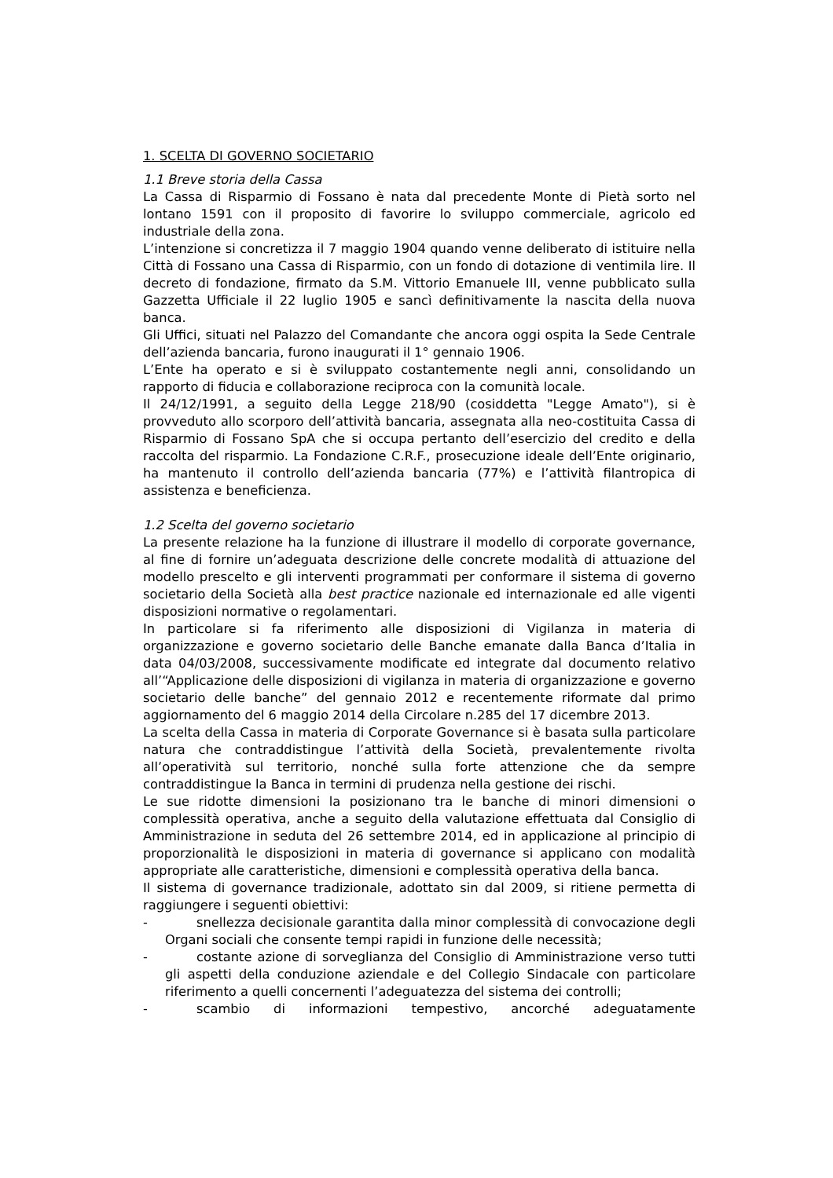1. SCELTA DI GOVERNO SOCIETARIO
1.1 Breve storia della Cassa
La Cassa di Risparmio di Fossano è nata dal precedente Monte di Pietà sorto nel lontano 1591 con il proposito di favorire lo sviluppo commerciale, agricolo ed industriale della zona.
L’intenzione si concretizza il 7 maggio 1904 quando venne deliberato di istituire nella Città di Fossano una Cassa di Risparmio, con un fondo di dotazione di ventimila lire. Il decreto di fondazione, firmato da S.M. Vittorio Emanuele III, venne pubblicato sulla Gazzetta Ufficiale il 22 luglio 1905 e sancì definitivamente la nascita della nuova banca.
Gli Uffici, situati nel Palazzo del Comandante che ancora oggi ospita la Sede Centrale dell’azienda bancaria, furono inaugurati il 1° gennaio 1906.
L’Ente ha operato e si è sviluppato costantemente negli anni, consolidando un rapporto di fiducia e collaborazione reciproca con la comunità locale.
Il 24/12/1991, a seguito della Legge 218/90 (cosiddetta "Legge Amato"), si è provveduto allo scorporo dell’attività bancaria, assegnata alla neo-costituita Cassa di Risparmio di Fossano SpA che si occupa pertanto dell’esercizio del credito e della raccolta del risparmio. La Fondazione C.R.F., prosecuzione ideale dell’Ente originario, ha mantenuto il controllo dell’azienda bancaria (77%) e l’attività filantropica di assistenza e beneficienza.
1.2 Scelta del governo societario
La presente relazione ha la funzione di illustrare il modello di corporate governance, al fine di fornire un’adeguata descrizione delle concrete modalità di attuazione del modello prescelto e gli interventi programmati per conformare il sistema di governo societario della Società alla best practice nazionale ed internazionale ed alle vigenti disposizioni normative o regolamentari.
In particolare si fa riferimento alle disposizioni di Vigilanza in materia di organizzazione e governo societario delle Banche emanate dalla Banca d’Italia in data 04/03/2008, successivamente modificate ed integrate dal documento relativo all’“Applicazione delle disposizioni di vigilanza in materia di organizzazione e governo societario delle banche” del gennaio 2012 e recentemente riformate dal primo aggiornamento del 6 maggio 2014 della Circolare n.285 del 17 dicembre 2013.
La scelta della Cassa in materia di Corporate Governance si è basata sulla particolare natura che contraddistingue l’attività della Società, prevalentemente rivolta all’operatività sul territorio, nonché sulla forte attenzione che da sempre contraddistingue la Banca in termini di prudenza nella gestione dei rischi.
Le sue ridotte dimensioni la posizionano tra le banche di minori dimensioni o complessità operativa, anche a seguito della valutazione effettuata dal Consiglio di Amministrazione in seduta del 26 settembre 2014, ed in applicazione al principio di proporzionalità le disposizioni in materia di governance si applicano con modalità appropriate alle caratteristiche, dimensioni e complessità operativa della banca.
Il sistema di governance tradizionale, adottato sin dal 2009, si ritiene permetta di raggiungere i seguenti obiettivi:
- snellezza decisionale garantita dalla minor complessità di convocazione degli Organi sociali che consente tempi rapidi in funzione delle necessità;
- costante azione di sorveglianza del Consiglio di Amministrazione verso tutti gli aspetti della conduzione aziendale e del Collegio Sindacale con particolare riferimento a quelli concernenti l’adeguatezza del sistema dei controlli;
- scambio di informazioni tempestivo, ancorché adeguatamente